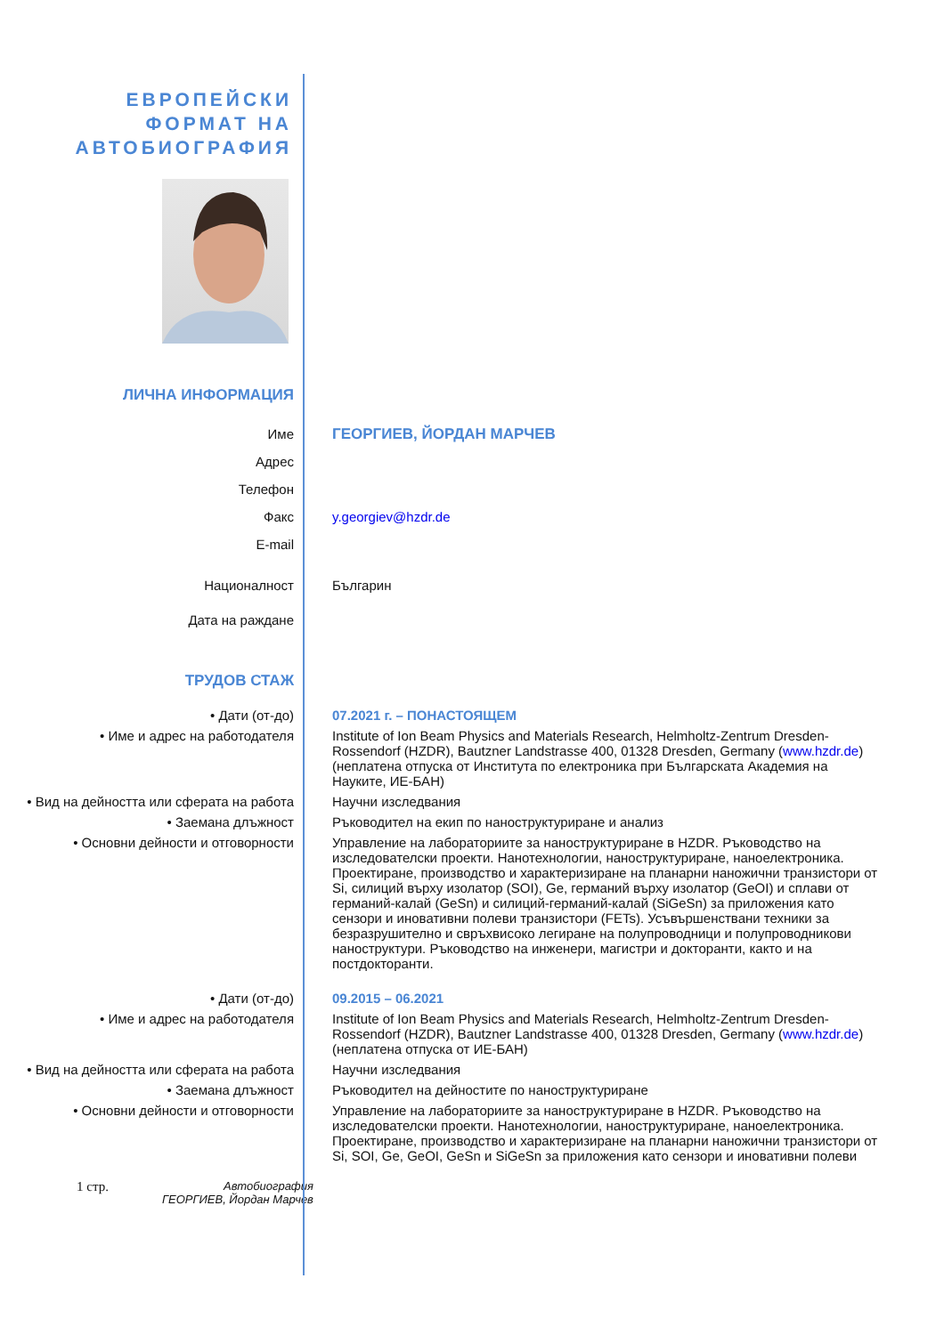ЕВРОПЕЙСКИ
ФОРМАТ НА
АВТОБИОГРАФИЯ
ЛИЧНА ИНФОРМАЦИЯ
Име
Адрес
Телефон
Факс
E-mail
ГЕОРГИЕВ, ЙОРДАН МАРЧЕВ
y.georgiev@hzdr.de
Националност Българин
Дата на раждане
ТРУДОВ СТАЖ
• Дати (от-до) 07.2021 г. – ПОНАСТОЯЩЕМ
• Име и адрес на работодателя Institute of Ion Beam Physics and Materials Research, Helmholtz-Zentrum Dresden-Rossendorf (HZDR), Bautzner Landstrasse 400, 01328 Dresden, Germany (www.hzdr.de) (неплатена отпуска от Института по електроника при Българската Академия на Науките, ИЕ-БАН)
• Вид на дейността или сферата на работа
Научни изследвания
• Заемана длъжност Ръководител на екип по наноструктуриране и анализ
• Основни дейности и отговорности Управление на лабораториите за наноструктуриране в HZDR. Ръководство на изследователски проекти. Нанотехнологии, наноструктуриране, наноелектроника. Проектиране, производство и характеризиране на планарни наножични транзистори от Si, силиций върху изолатор (SOI), Ge, германий върху изолатор (GeOI) и сплави от германий-калай (GeSn) и силиций-германий-калай (SiGeSn) за приложения като сензори и иновативни полеви транзистори (FETs). Усъвършенствани техники за безразрушително и свръхвисоко легиране на полупроводници и полупроводникови наноструктури. Ръководство на инженери, магистри и докторанти, както и на постдокторанти.
• Дати (от-до) 09.2015 – 06.2021
• Име и адрес на работодателя Institute of Ion Beam Physics and Materials Research, Helmholtz-Zentrum Dresden-Rossendorf (HZDR), Bautzner Landstrasse 400, 01328 Dresden, Germany (www.hzdr.de) (неплатена отпуска от ИЕ-БАН)
• Вид на дейността или сферата на работа
Научни изследвания
• Заемана длъжност Ръководител на дейностите по наноструктуриране
• Основни дейности и отговорности Управление на лабораториите за наноструктуриране в HZDR. Ръководство на изследователски проекти. Нанотехнологии, наноструктуриране, наноелектроника. Проектиране, производство и характеризиране на планарни наножични транзистори от Si, SOI, Ge, GeOI, GeSn и SiGeSn за приложения като сензори и иновативни полеви
1 стр.
Автобиография
ГЕОРГИЕВ, Йордан Марчев